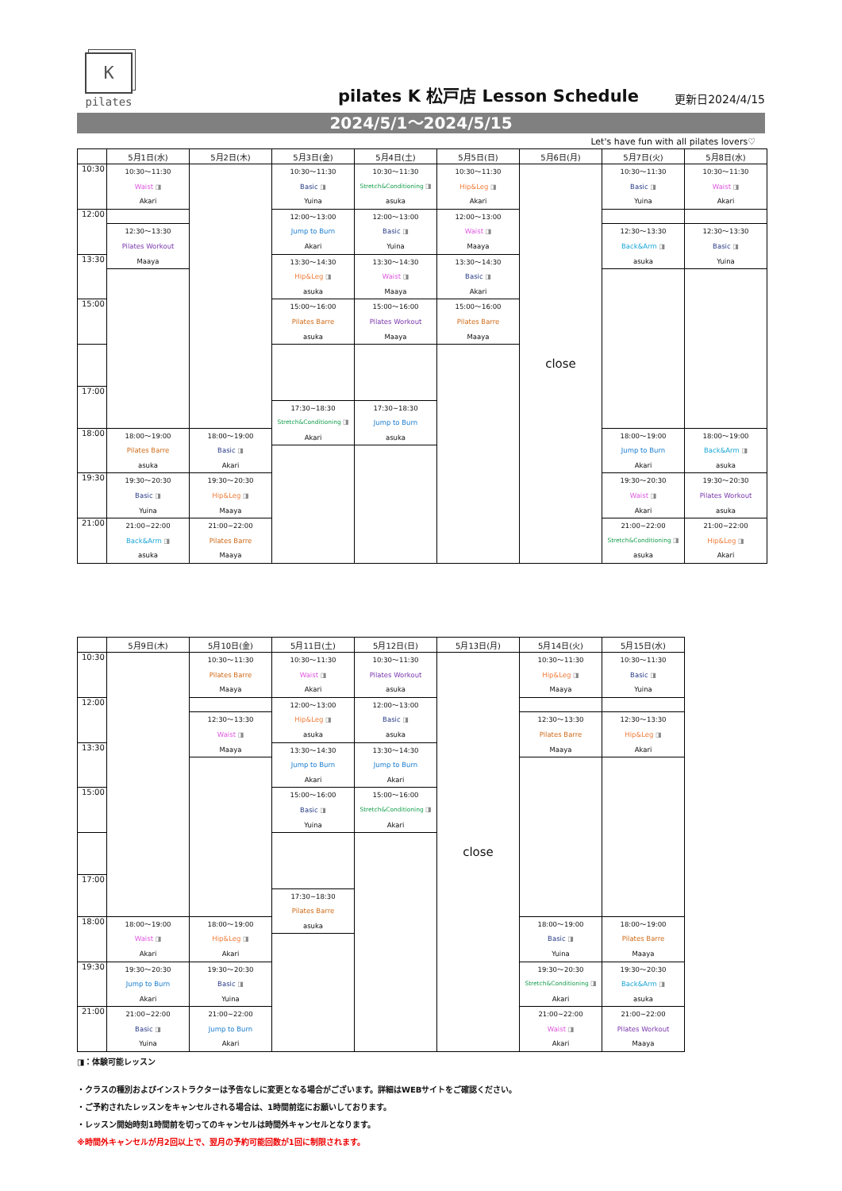K
pilates
pilates K 松戸店 Lesson Schedule
更新日2024/4/15
2024/5/1～2024/5/15
Let's have fun with all pilates lovers♡
| | 5月1日(水) | 5月2日(木) | 5月3日(金) | 5月4日(土) | 5月5日(日) | 5月6日(月) | 5月7日(火) | 5月8日(水) | |
| 10:30 | 10:30～11:30 Waist ◨ Akari | | 10:30～11:30 Basic ◨ Yuina | 10:30～11:30 Stretch&Conditioning ◨ asuka | 10:30～11:30 Hip&Leg ◨ Akari | close | 10:30～11:30 Basic ◨ Yuina | 10:30～11:30 Waist ◨ Akari | |
| 12:00 | | | 12:00～13:00 Jump to Burn Akari | 12:00～13:00 Basic ◨ Yuina | 12:00～13:00 Waist ◨ Maaya | | | | |
| | 12:30～13:30 Pilates Workout Maaya | | | | | | 12:30～13:30 Back&Arm ◨ asuka | 12:30～13:30 Basic ◨ Yuina | |
| 13:30 | | | 13:30～14:30 Hip&Leg ◨ asuka | 13:30～14:30 Waist ◨ Maaya | 13:30～14:30 Basic ◨ Akari | | | | |
| 15:00 | | | 15:00～16:00 Pilates Barre asuka | 15:00～16:00 Pilates Workout Maaya | 15:00～16:00 Pilates Barre Maaya | | | | |
| 17:00 | | | | | | | | | |
| | | | 17:30~18:30 Stretch&Conditioning ◨ Akari | 17:30~18:30 Jump to Burn asuka | | | | | |
| 18:00 | 18:00～19:00 Pilates Barre asuka | 18:00～19:00 Basic ◨ Akari | | | | | 18:00～19:00 Jump to Burn Akari | 18:00～19:00 Back&Arm ◨ asuka | |
| 19:30 | 19:30～20:30 Basic ◨ Yuina | 19:30～20:30 Hip&Leg ◨ Maaya | | | | | 19:30～20:30 Waist ◨ Akari | 19:30～20:30 Pilates Workout asuka | |
| 21:00 | 21:00~22:00 Back&Arm ◨ asuka | 21:00~22:00 Pilates Barre Maaya | | | | | 21:00~22:00 Stretch&Conditioning ◨ asuka | 21:00~22:00 Hip&Leg ◨ Akari | |
| | 5月9日(木) | 5月10日(金) | 5月11日(土) | 5月12日(日) | 5月13日(月) | 5月14日(火) | 5月15日(水) | |
| 10:30 | | 10:30～11:30 Pilates Barre Maaya | 10:30～11:30 Waist ◨ Akari | 10:30～11:30 Pilates Workout asuka | close | 10:30～11:30 Hip&Leg ◨ Maaya | 10:30～11:30 Basic ◨ Yuina | |
| 12:00 | | | 12:00～13:00 Hip&Leg ◨ asuka | 12:00～13:00 Basic ◨ asuka | | | | |
| | | 12:30～13:30 Waist ◨ Maaya | | | | 12:30～13:30 Pilates Barre Maaya | 12:30～13:30 Hip&Leg ◨ Akari | |
| 13:30 | | | 13:30～14:30 Jump to Burn Akari | 13:30～14:30 Jump to Burn Akari | | | | |
| 15:00 | | | 15:00～16:00 Basic ◨ Yuina | 15:00～16:00 Stretch&Conditioning ◨ Akari | | | | |
| 17:00 | | | | | | | | |
| | | | 17:30~18:30 Pilates Barre asuka | | | | | |
| 18:00 | 18:00～19:00 Waist ◨ Akari | 18:00～19:00 Hip&Leg ◨ Akari | | | | 18:00～19:00 Basic ◨ Yuina | 18:00～19:00 Pilates Barre Maaya | |
| 19:30 | 19:30～20:30 Jump to Burn Akari | 19:30～20:30 Basic ◨ Yuina | | | | 19:30～20:30 Stretch&Conditioning ◨ Akari | 19:30～20:30 Back&Arm ◨ asuka | |
| 21:00 | 21:00~22:00 Basic ◨ Yuina | 21:00~22:00 Jump to Burn Akari | | | | 21:00~22:00 Waist ◨ Akari | 21:00~22:00 Pilates Workout Maaya | |
◨：体験可能レッスン
・クラスの種別およびインストラクターは予告なしに変更となる場合がございます。詳細はWEBサイトをご確認ください。
・ご予約されたレッスンをキャンセルされる場合は、1時間前迄にお願いしております。
・レッスン開始時刻1時間前を切ってのキャンセルは時間外キャンセルとなります。
※時間外キャンセルが月2回以上で、翌月の予約可能回数が1回に制限されます。